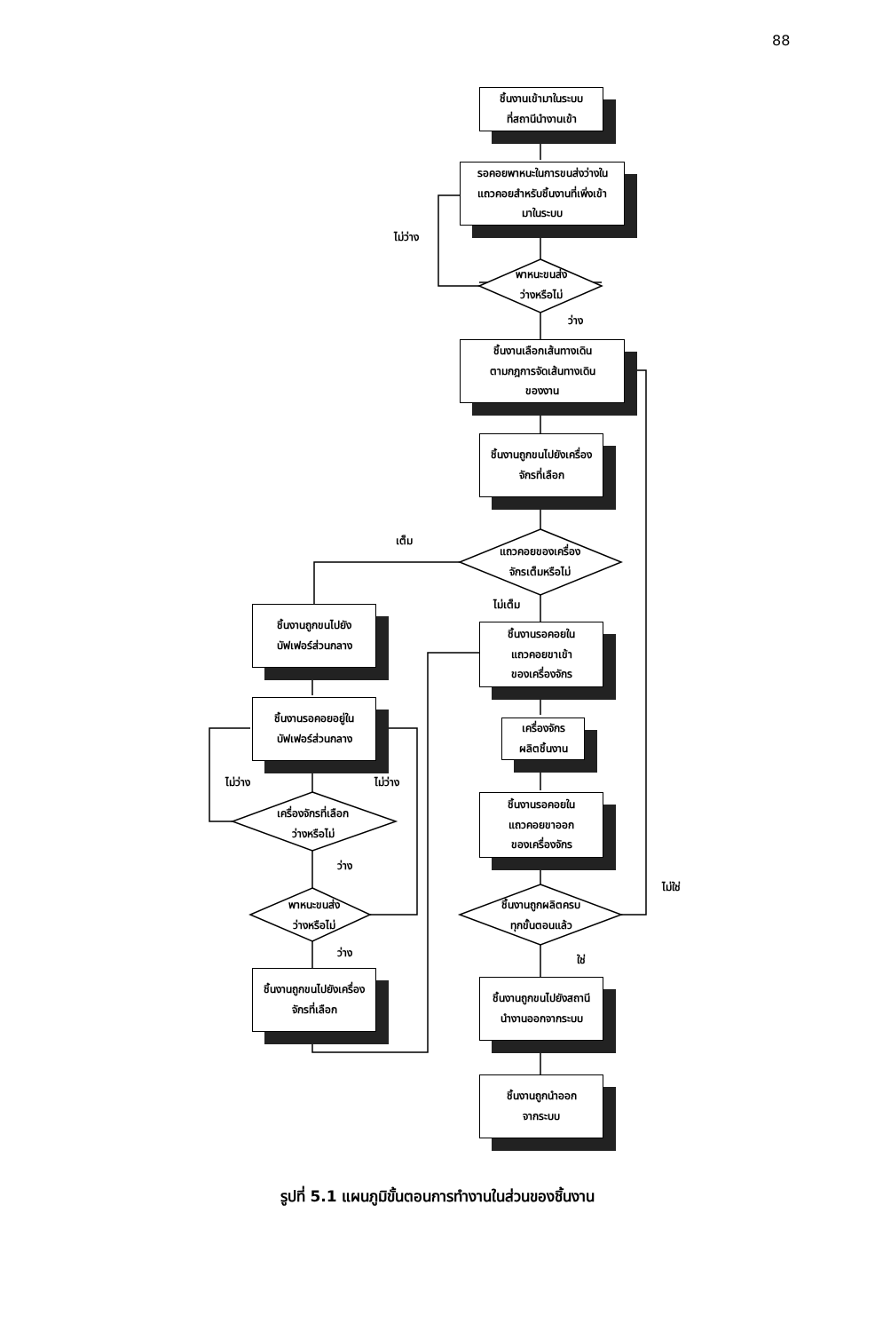88
ชิ้นงานเข้ามาในระบบ
ที่สถานีนำงานเข้า
รอคอยพาหนะในการขนส่งว่างใน
แถวคอยสำหรับชิ้นงานที่เพิ่งเข้า
มาในระบบ
ไม่ว่าง
พาหนะขนส่ง
ว่างหรือไม่
ว่าง
ชิ้นงานเลือกเส้นทางเดิน
ตามกฎการจัดเส้นทางเดิน
ของงาน
ชิ้นงานถูกขนไปยังเครื่อง
จักรที่เลือก
เต็ม
แถวคอยของเครื่อง
จักรเต็มหรือไม่
ไม่เต็ม
ชิ้นงานถูกขนไปยัง
บัฟเฟอร์ส่วนกลาง
ชิ้นงานรอคอยใน
แถวคอยขาเข้า
ของเครื่องจักร
ชิ้นงานรอคอยอยู่ใน
บัฟเฟอร์ส่วนกลาง
เครื่องจักร
ผลิตชิ้นงาน
ไม่ว่าง ไม่ว่าง
เครื่องจักรที่เลือก
ว่างหรือไม่
ชิ้นงานรอคอยใน
แถวคอยขาออก
ของเครื่องจักร
ว่าง
ไม่ใช่
พาหนะขนส่ง
ว่างหรือไม่
ชิ้นงานถูกผลิตครบ
ทุกขั้นตอนแล้ว
ว่าง
ใช่
ชิ้นงานถูกขนไปยังเครื่อง
จักรที่เลือก
ชิ้นงานถูกขนไปยังสถานี
นำงานออกจากระบบ
ชิ้นงานถูกนำออก
จากระบบ
รูปที่ 5.1 แผนภูมิขั้นตอนการทำงานในส่วนของชิ้นงาน